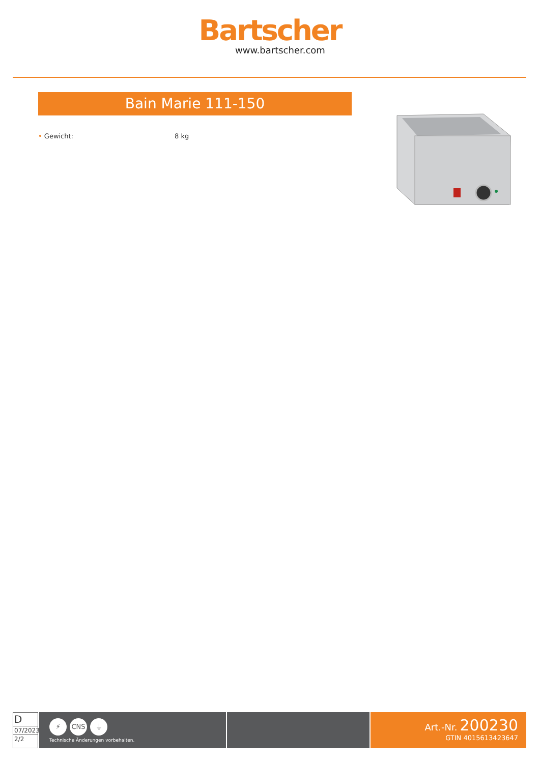Bartscher
www.bartscher.com
Bain Marie 111-150
• Gewicht: 8 kg
D
07/2023
2/2
⚡ CNS ⏚
Technische Änderungen vorbehalten.
Art.-Nr. 200230
GTIN 4015613423647